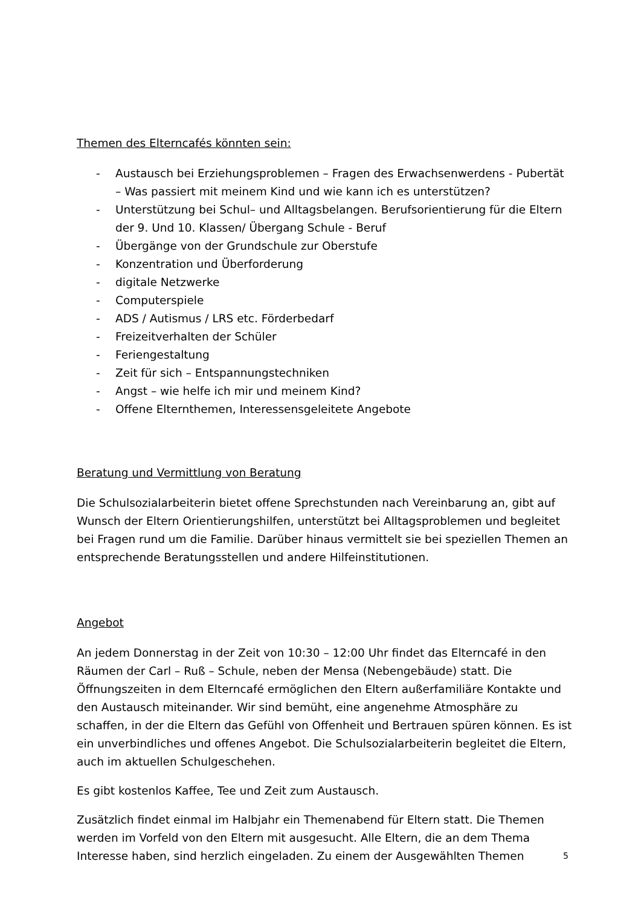Themen des Elterncafés könnten sein:
- Austausch bei Erziehungsproblemen – Fragen des Erwachsenwerdens - Pubertät – Was passiert mit meinem Kind und wie kann ich es unterstützen?
- Unterstützung bei Schul– und Alltagsbelangen. Berufsorientierung für die Eltern der 9. Und 10. Klassen/ Übergang Schule - Beruf
- Übergänge von der Grundschule zur Oberstufe
- Konzentration und Überforderung
- digitale Netzwerke
- Computerspiele
- ADS / Autismus / LRS etc. Förderbedarf
- Freizeitverhalten der Schüler
- Feriengestaltung
- Zeit für sich – Entspannungstechniken
- Angst – wie helfe ich mir und meinem Kind?
- Offene Elternthemen, Interessensgeleitete Angebote
Beratung und Vermittlung von Beratung
Die Schulsozialarbeiterin bietet offene Sprechstunden nach Vereinbarung an, gibt auf Wunsch der Eltern Orientierungshilfen, unterstützt bei Alltagsproblemen und begleitet bei Fragen rund um die Familie. Darüber hinaus vermittelt sie bei speziellen Themen an entsprechende Beratungsstellen und andere Hilfeinstitutionen.
Angebot
An jedem Donnerstag in der Zeit von 10:30 – 12:00 Uhr findet das Elterncafé in den Räumen der Carl – Ruß – Schule, neben der Mensa (Nebengebäude) statt. Die Öffnungszeiten in dem Elterncafé ermöglichen den Eltern außerfamiliäre Kontakte und den Austausch miteinander. Wir sind bemüht, eine angenehme Atmosphäre zu schaffen, in der die Eltern das Gefühl von Offenheit und Bertrauen spüren können. Es ist ein unverbindliches und offenes Angebot. Die Schulsozialarbeiterin begleitet die Eltern, auch im aktuellen Schulgeschehen.
Es gibt kostenlos Kaffee, Tee und Zeit zum Austausch.
Zusätzlich findet einmal im Halbjahr ein Themenabend für Eltern statt. Die Themen werden im Vorfeld von den Eltern mit ausgesucht. Alle Eltern, die an dem Thema Interesse haben, sind herzlich eingeladen. Zu einem der Ausgewählten Themen
5